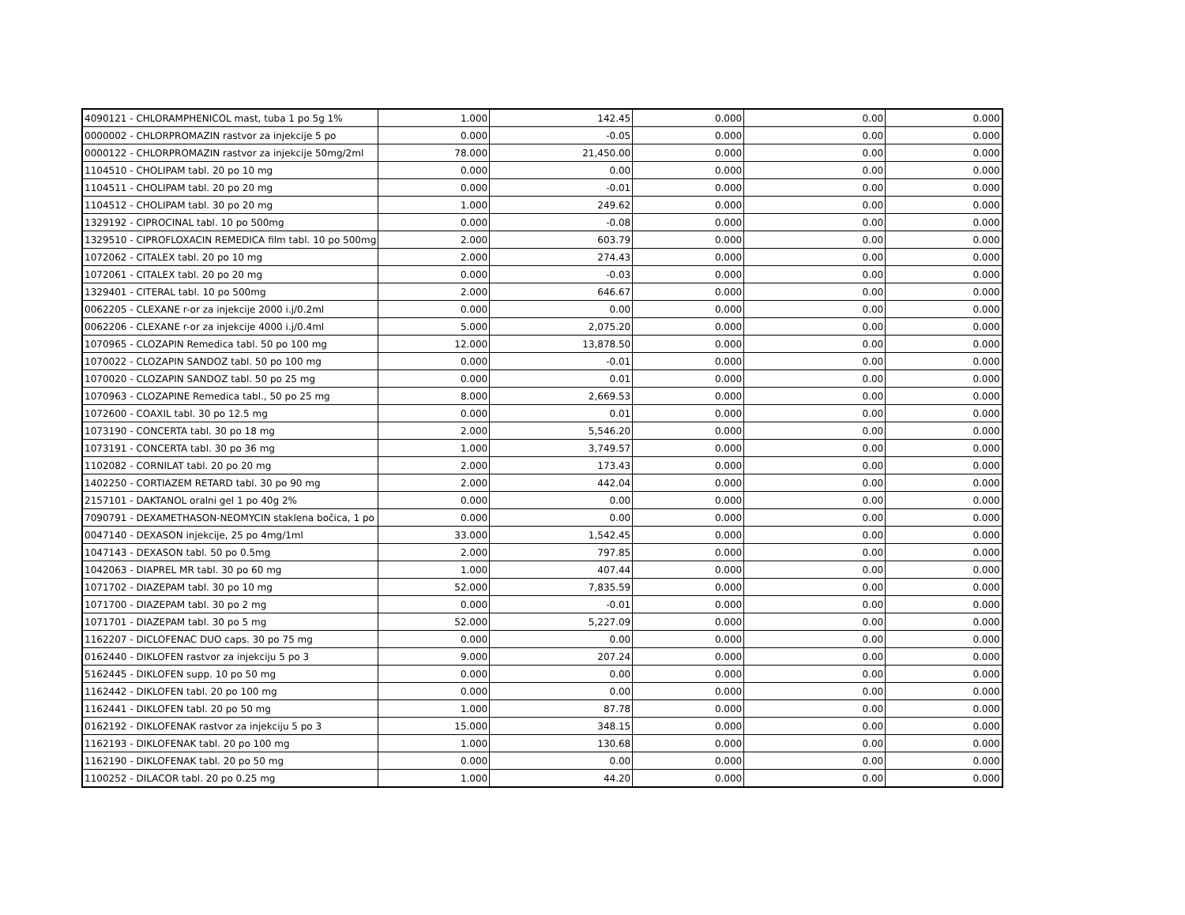| 4090121 - CHLORAMPHENICOL mast, tuba 1 po 5g 1% | 1.000 | 142.45 | 0.000 | 0.00 | 0.000 |
| 0000002 - CHLORPROMAZIN rastvor za injekcije 5 po | 0.000 | -0.05 | 0.000 | 0.00 | 0.000 |
| 0000122 - CHLORPROMAZIN rastvor za injekcije 50mg/2ml | 78.000 | 21,450.00 | 0.000 | 0.00 | 0.000 |
| 1104510 - CHOLIPAM tabl. 20 po 10 mg | 0.000 | 0.00 | 0.000 | 0.00 | 0.000 |
| 1104511 - CHOLIPAM tabl. 20 po 20 mg | 0.000 | -0.01 | 0.000 | 0.00 | 0.000 |
| 1104512 - CHOLIPAM tabl. 30 po 20 mg | 1.000 | 249.62 | 0.000 | 0.00 | 0.000 |
| 1329192 - CIPROCINAL tabl. 10 po 500mg | 0.000 | -0.08 | 0.000 | 0.00 | 0.000 |
| 1329510 - CIPROFLOXACIN REMEDICA film tabl. 10 po 500mg | 2.000 | 603.79 | 0.000 | 0.00 | 0.000 |
| 1072062 - CITALEX tabl. 20 po 10 mg | 2.000 | 274.43 | 0.000 | 0.00 | 0.000 |
| 1072061 - CITALEX tabl. 20 po 20 mg | 0.000 | -0.03 | 0.000 | 0.00 | 0.000 |
| 1329401 - CITERAL tabl. 10 po 500mg | 2.000 | 646.67 | 0.000 | 0.00 | 0.000 |
| 0062205 - CLEXANE r-or za injekcije 2000 i.j/0.2ml | 0.000 | 0.00 | 0.000 | 0.00 | 0.000 |
| 0062206 - CLEXANE r-or za injekcije 4000 i.j/0.4ml | 5.000 | 2,075.20 | 0.000 | 0.00 | 0.000 |
| 1070965 - CLOZAPIN Remedica tabl. 50 po 100 mg | 12.000 | 13,878.50 | 0.000 | 0.00 | 0.000 |
| 1070022 - CLOZAPIN SANDOZ tabl. 50 po 100 mg | 0.000 | -0.01 | 0.000 | 0.00 | 0.000 |
| 1070020 - CLOZAPIN SANDOZ tabl. 50 po 25 mg | 0.000 | 0.01 | 0.000 | 0.00 | 0.000 |
| 1070963 - CLOZAPINE Remedica tabl., 50 po 25 mg | 8.000 | 2,669.53 | 0.000 | 0.00 | 0.000 |
| 1072600 - COAXIL tabl. 30 po 12.5 mg | 0.000 | 0.01 | 0.000 | 0.00 | 0.000 |
| 1073190 - CONCERTA tabl. 30 po 18 mg | 2.000 | 5,546.20 | 0.000 | 0.00 | 0.000 |
| 1073191 - CONCERTA tabl. 30 po 36 mg | 1.000 | 3,749.57 | 0.000 | 0.00 | 0.000 |
| 1102082 - CORNILAT tabl. 20 po 20 mg | 2.000 | 173.43 | 0.000 | 0.00 | 0.000 |
| 1402250 - CORTIAZEM RETARD tabl. 30 po 90 mg | 2.000 | 442.04 | 0.000 | 0.00 | 0.000 |
| 2157101 - DAKTANOL oralni gel 1 po 40g 2% | 0.000 | 0.00 | 0.000 | 0.00 | 0.000 |
| 7090791 - DEXAMETHASON-NEOMYCIN staklena bočica, 1 po | 0.000 | 0.00 | 0.000 | 0.00 | 0.000 |
| 0047140 - DEXASON injekcije, 25 po 4mg/1ml | 33.000 | 1,542.45 | 0.000 | 0.00 | 0.000 |
| 1047143 - DEXASON tabl. 50 po 0.5mg | 2.000 | 797.85 | 0.000 | 0.00 | 0.000 |
| 1042063 - DIAPREL MR tabl. 30 po 60 mg | 1.000 | 407.44 | 0.000 | 0.00 | 0.000 |
| 1071702 - DIAZEPAM tabl. 30 po 10 mg | 52.000 | 7,835.59 | 0.000 | 0.00 | 0.000 |
| 1071700 - DIAZEPAM tabl. 30 po 2 mg | 0.000 | -0.01 | 0.000 | 0.00 | 0.000 |
| 1071701 - DIAZEPAM tabl. 30 po 5 mg | 52.000 | 5,227.09 | 0.000 | 0.00 | 0.000 |
| 1162207 - DICLOFENAC DUO caps. 30 po 75 mg | 0.000 | 0.00 | 0.000 | 0.00 | 0.000 |
| 0162440 - DIKLOFEN rastvor za injekciju 5 po 3 | 9.000 | 207.24 | 0.000 | 0.00 | 0.000 |
| 5162445 - DIKLOFEN supp. 10 po 50 mg | 0.000 | 0.00 | 0.000 | 0.00 | 0.000 |
| 1162442 - DIKLOFEN tabl. 20 po 100 mg | 0.000 | 0.00 | 0.000 | 0.00 | 0.000 |
| 1162441 - DIKLOFEN tabl. 20 po 50 mg | 1.000 | 87.78 | 0.000 | 0.00 | 0.000 |
| 0162192 - DIKLOFENAK rastvor za injekciju 5 po 3 | 15.000 | 348.15 | 0.000 | 0.00 | 0.000 |
| 1162193 - DIKLOFENAK tabl. 20 po 100 mg | 1.000 | 130.68 | 0.000 | 0.00 | 0.000 |
| 1162190 - DIKLOFENAK tabl. 20 po 50 mg | 0.000 | 0.00 | 0.000 | 0.00 | 0.000 |
| 1100252 - DILACOR tabl. 20 po 0.25 mg | 1.000 | 44.20 | 0.000 | 0.00 | 0.000 |